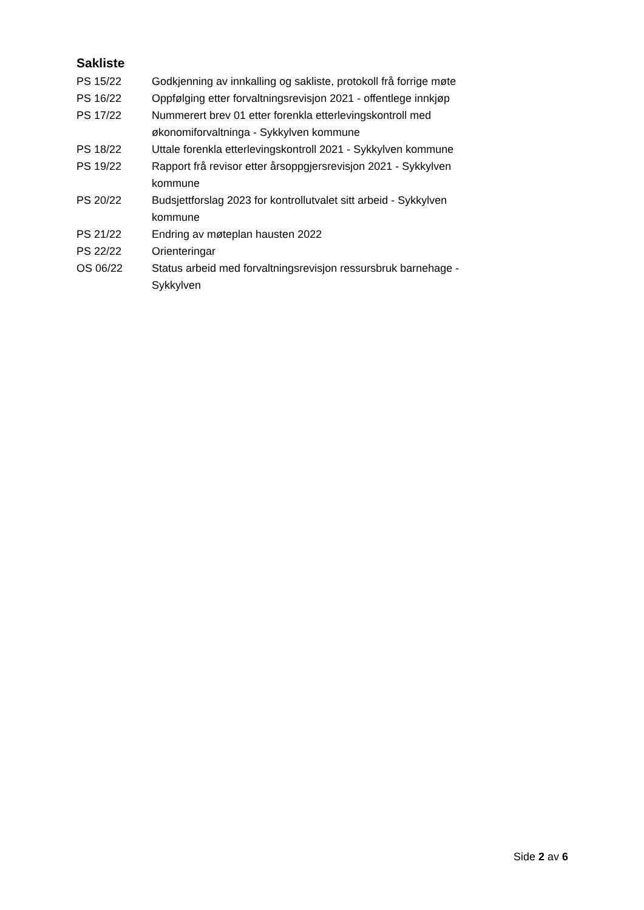Sakliste
| PS 15/22 | Godkjenning av innkalling og sakliste, protokoll frå forrige møte |
| PS 16/22 | Oppfølging etter forvaltningsrevisjon 2021 - offentlege innkjøp |
| PS 17/22 | Nummerert brev 01 etter forenkla etterlevingskontroll med økonomiforvaltninga - Sykkylven kommune |
| PS 18/22 | Uttale forenkla etterlevingskontroll 2021 - Sykkylven kommune |
| PS 19/22 | Rapport frå revisor etter årsoppgjersrevisjon 2021 - Sykkylven kommune |
| PS 20/22 | Budsjettforslag 2023 for kontrollutvalet sitt arbeid - Sykkylven kommune |
| PS 21/22 | Endring av møteplan hausten 2022 |
| PS 22/22 | Orienteringar |
| OS 06/22 | Status arbeid med forvaltningsrevisjon ressursbruk barnehage - Sykkylven |
Side 2 av 6